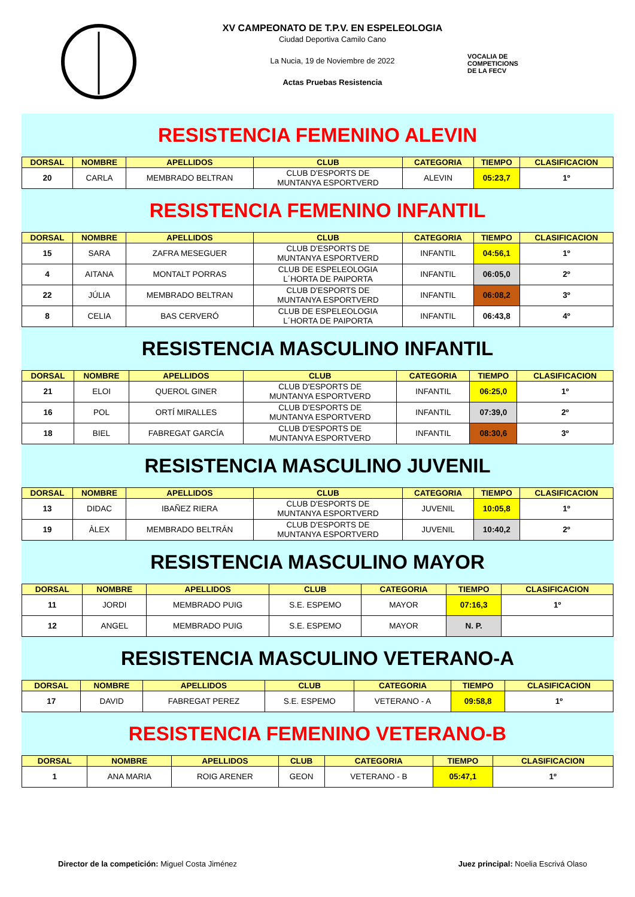XV CAMPEONATO DE T.P.V. EN ESPELEOLOGIA
Ciudad Deportiva Camilo Cano
La Nucia, 19 de Noviembre de 2022
Actas Pruebas Resistencia
VOCALIA DE
COMPETICIONS
DE LA FECV
RESISTENCIA FEMENINO ALEVIN
| DORSAL | NOMBRE | APELLIDOS | CLUB | CATEGORIA | TIEMPO | CLASIFICACION |
| --- | --- | --- | --- | --- | --- | --- |
| 20 | CARLA | MEMBRADO BELTRAN | CLUB D'ESPORTS DE MUNTANYA ESPORTVERD | ALEVIN | 05:23,7 | 1º |
RESISTENCIA FEMENINO INFANTIL
| DORSAL | NOMBRE | APELLIDOS | CLUB | CATEGORIA | TIEMPO | CLASIFICACION |
| --- | --- | --- | --- | --- | --- | --- |
| 15 | SARA | ZAFRA MESEGUER | CLUB D'ESPORTS DE MUNTANYA ESPORTVERD | INFANTIL | 04:56,1 | 1º |
| 4 | AITANA | MONTALT PORRAS | CLUB DE ESPELEOLOGIA L´HORTA DE PAIPORTA | INFANTIL | 06:05,0 | 2º |
| 22 | JÚLIA | MEMBRADO BELTRAN | CLUB D'ESPORTS DE MUNTANYA ESPORTVERD | INFANTIL | 06:08,2 | 3º |
| 8 | CELIA | BAS CERVERÓ | CLUB DE ESPELEOLOGIA L´HORTA DE PAIPORTA | INFANTIL | 06:43,8 | 4º |
RESISTENCIA MASCULINO INFANTIL
| DORSAL | NOMBRE | APELLIDOS | CLUB | CATEGORIA | TIEMPO | CLASIFICACION |
| --- | --- | --- | --- | --- | --- | --- |
| 21 | ELOI | QUEROL GINER | CLUB D'ESPORTS DE MUNTANYA ESPORTVERD | INFANTIL | 06:25,0 | 1º |
| 16 | POL | ORTÍ MIRALLES | CLUB D'ESPORTS DE MUNTANYA ESPORTVERD | INFANTIL | 07:39,0 | 2º |
| 18 | BIEL | FABREGAT GARCÍA | CLUB D'ESPORTS DE MUNTANYA ESPORTVERD | INFANTIL | 08:30,6 | 3º |
RESISTENCIA MASCULINO JUVENIL
| DORSAL | NOMBRE | APELLIDOS | CLUB | CATEGORIA | TIEMPO | CLASIFICACION |
| --- | --- | --- | --- | --- | --- | --- |
| 13 | DIDAC | IBAÑEZ RIERA | CLUB D'ESPORTS DE MUNTANYA ESPORTVERD | JUVENIL | 10:05,8 | 1º |
| 19 | ÀLEX | MEMBRADO BELTRÁN | CLUB D'ESPORTS DE MUNTANYA ESPORTVERD | JUVENIL | 10:40,2 | 2º |
RESISTENCIA MASCULINO MAYOR
| DORSAL | NOMBRE | APELLIDOS | CLUB | CATEGORIA | TIEMPO | CLASIFICACION |
| --- | --- | --- | --- | --- | --- | --- |
| 11 | JORDI | MEMBRADO PUIG | S.E. ESPEMO | MAYOR | 07:16,3 | 1º |
| 12 | ANGEL | MEMBRADO PUIG | S.E. ESPEMO | MAYOR | N. P. | |
RESISTENCIA MASCULINO VETERANO-A
| DORSAL | NOMBRE | APELLIDOS | CLUB | CATEGORIA | TIEMPO | CLASIFICACION |
| --- | --- | --- | --- | --- | --- | --- |
| 17 | DAVID | FABREGAT PEREZ | S.E. ESPEMO | VETERANO - A | 09:58,8 | 1º |
RESISTENCIA FEMENINO VETERANO-B
| DORSAL | NOMBRE | APELLIDOS | CLUB | CATEGORIA | TIEMPO | CLASIFICACION |
| --- | --- | --- | --- | --- | --- | --- |
| 1 | ANA MARIA | ROIG ARENER | GEON | VETERANO - B | 05:47,1 | 1º |
Director de la competición: Miguel Costa Jiménez
Juez principal: Noelia Escrivá Olaso